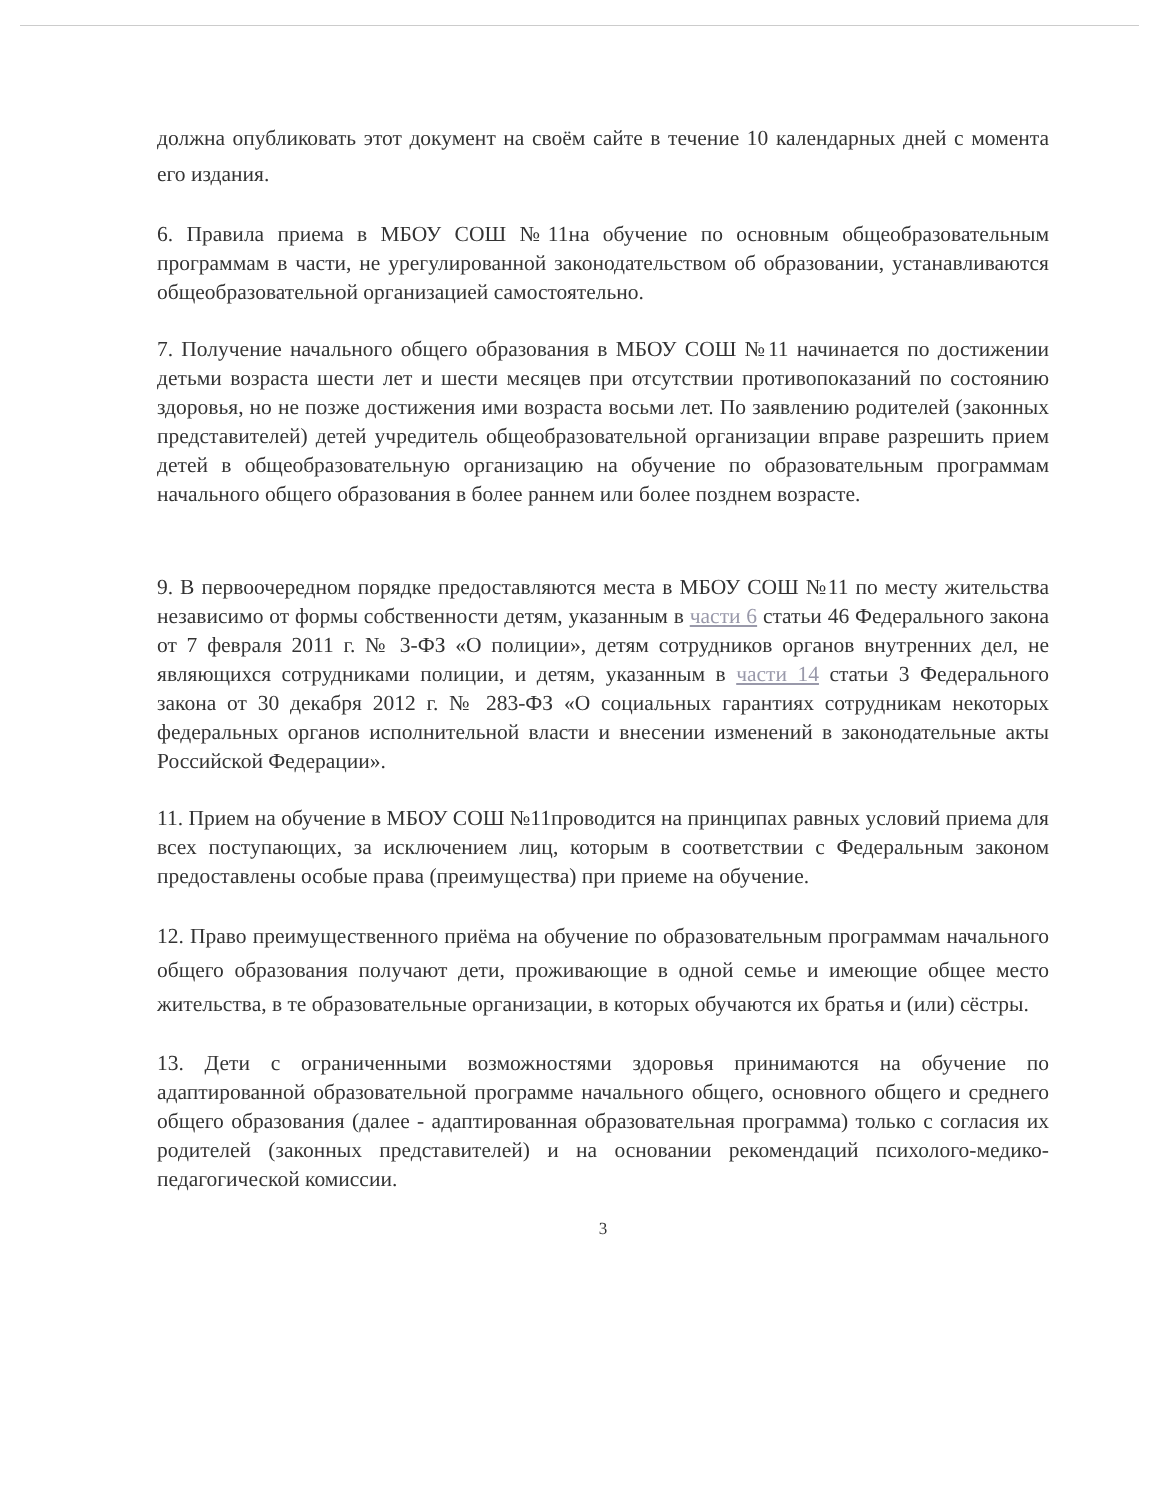должна опубликовать этот документ на своём сайте в течение 10 календарных дней с момента его издания.
6. Правила приема в МБОУ СОШ №11на обучение по основным общеобразовательным программам в части, не урегулированной законодательством об образовании, устанавливаются общеобразовательной организацией самостоятельно.
7. Получение начального общего образования в МБОУ СОШ №11 начинается по достижении детьми возраста шести лет и шести месяцев при отсутствии противопоказаний по состоянию здоровья, но не позже достижения ими возраста восьми лет. По заявлению родителей (законных представителей) детей учредитель общеобразовательной организации вправе разрешить прием детей в общеобразовательную организацию на обучение по образовательным программам начального общего образования в более раннем или более позднем возрасте.
9. В первоочередном порядке предоставляются места в МБОУ СОШ №11 по месту жительства независимо от формы собственности детям, указанным в части 6 статьи 46 Федерального закона от 7 февраля 2011 г. № 3-ФЗ «О полиции», детям сотрудников органов внутренних дел, не являющихся сотрудниками полиции, и детям, указанным в части 14 статьи 3 Федерального закона от 30 декабря 2012 г. № 283-ФЗ «О социальных гарантиях сотрудникам некоторых федеральных органов исполнительной власти и внесении изменений в законодательные акты Российской Федерации».
11. Прием на обучение в МБОУ СОШ №11проводится на принципах равных условий приема для всех поступающих, за исключением лиц, которым в соответствии с Федеральным законом предоставлены особые права (преимущества) при приеме на обучение.
12. Право преимущественного приёма на обучение по образовательным программам начального общего образования получают дети, проживающие в одной семье и имеющие общее место жительства, в те образовательные организации, в которых обучаются их братья и (или) сёстры.
13. Дети с ограниченными возможностями здоровья принимаются на обучение по адаптированной образовательной программе начального общего, основного общего и среднего общего образования (далее - адаптированная образовательная программа) только с согласия их родителей (законных представителей) и на основании рекомендаций психолого-медико-педагогической комиссии.
3